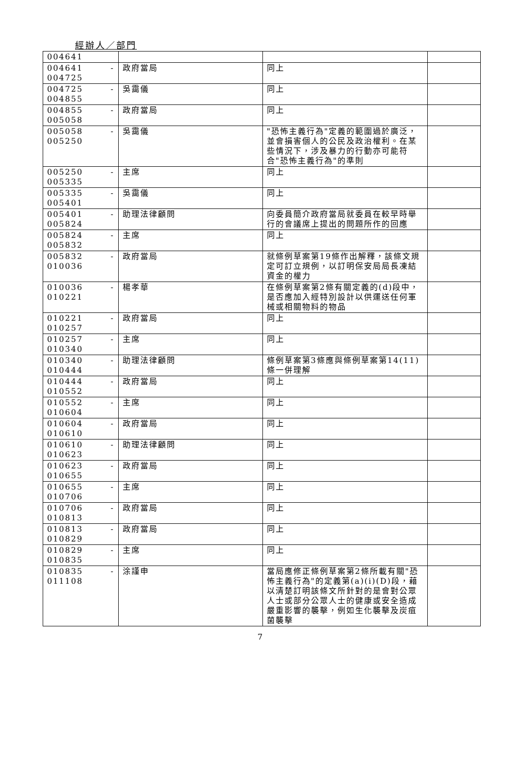經辦人／部門
| 004641 | | | |
| 004641 - 004725 | 政府當局 | 同上 | |
| 004725 - 004855 | 吳靄儀 | 同上 | |
| 004855 - 005058 | 政府當局 | 同上 | |
| 005058 - 005250 | 吳靄儀 | "恐怖主義行為"定義的範圍過於廣泛，並會損害個人的公民及政治權利。在某些情況下，涉及暴力的行動亦可能符合"恐怖主義行為"的準則 | |
| 005250 - 005335 | 主席 | 同上 | |
| 005335 - 005401 | 吳靄儀 | 同上 | |
| 005401 - 005824 | 助理法律顧問 | 向委員簡介政府當局就委員在較早時舉行的會議席上提出的問題所作的回應 | |
| 005824 - 005832 | 主席 | 同上 | |
| 005832 - 010036 | 政府當局 | 就條例草案第19條作出解釋，該條文規定可訂立規例，以訂明保安局局長凍結資金的權力 | |
| 010036 - 010221 | 楊孝華 | 在條例草案第2條有關定義的(d)段中，是否應加入經特別設計以供運送任何軍械或相關物料的物品 | |
| 010221 - 010257 | 政府當局 | 同上 | |
| 010257 - 010340 | 主席 | 同上 | |
| 010340 - 010444 | 助理法律顧問 | 條例草案第3條應與條例草案第14(11)條一併理解 | |
| 010444 - 010552 | 政府當局 | 同上 | |
| 010552 - 010604 | 主席 | 同上 | |
| 010604 - 010610 | 政府當局 | 同上 | |
| 010610 - 010623 | 助理法律顧問 | 同上 | |
| 010623 - 010655 | 政府當局 | 同上 | |
| 010655 - 010706 | 主席 | 同上 | |
| 010706 - 010813 | 政府當局 | 同上 | |
| 010813 - 010829 | 政府當局 | 同上 | |
| 010829 - 010835 | 主席 | 同上 | |
| 010835 - 011108 | 涂謹申 | 當局應修正條例草案第2條所載有關"恐怖主義行為"的定義第(a)(i)(D)段，藉以清楚訂明該條文所針對的是會對公眾人士或部分公眾人士的健康或安全造成嚴重影響的襲擊，例如生化襲擊及炭疽菌襲擊 | |
7